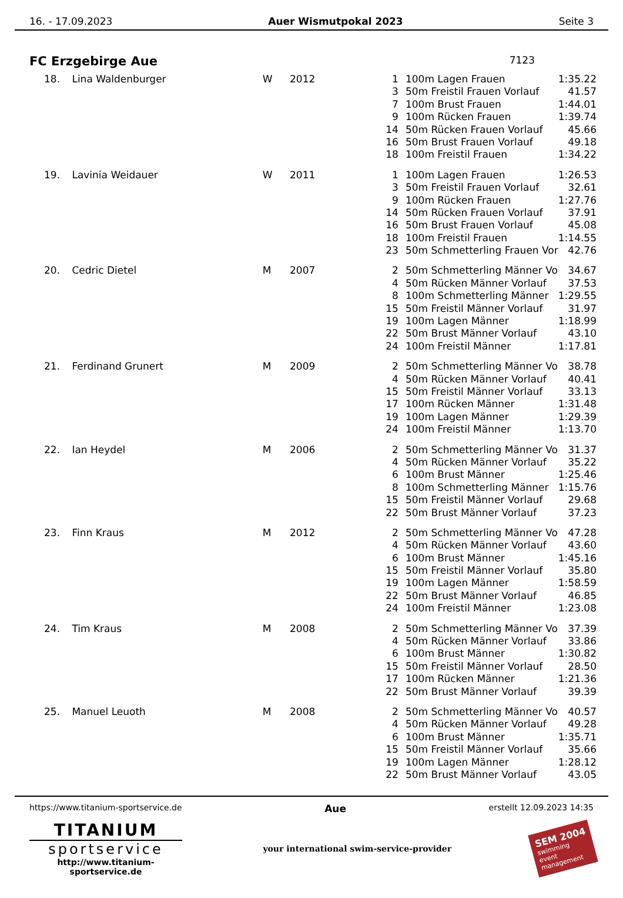16. - 17.09.2023 Auer Wismutpokal 2023 Seite 3
FC Erzgebirge Aue 7123
| 18. | Lina Waldenburger | W | 2012 | 1 | 100m Lagen Frauen | 1:35.22 |
| | | | | 3 | 50m Freistil Frauen Vorlauf | 41.57 |
| | | | | 7 | 100m Brust Frauen | 1:44.01 |
| | | | | 9 | 100m Rücken Frauen | 1:39.74 |
| | | | | 14 | 50m Rücken Frauen Vorlauf | 45.66 |
| | | | | 16 | 50m Brust Frauen Vorlauf | 49.18 |
| | | | | 18 | 100m Freistil Frauen | 1:34.22 |
| 19. | Lavinia Weidauer | W | 2011 | 1 | 100m Lagen Frauen | 1:26.53 |
| | | | | 3 | 50m Freistil Frauen Vorlauf | 32.61 |
| | | | | 9 | 100m Rücken Frauen | 1:27.76 |
| | | | | 14 | 50m Rücken Frauen Vorlauf | 37.91 |
| | | | | 16 | 50m Brust Frauen Vorlauf | 45.08 |
| | | | | 18 | 100m Freistil Frauen | 1:14.55 |
| | | | | 23 | 50m Schmetterling Frauen Vor | 42.76 |
| 20. | Cedric Dietel | M | 2007 | 2 | 50m Schmetterling Männer Vo | 34.67 |
| | | | | 4 | 50m Rücken Männer Vorlauf | 37.53 |
| | | | | 8 | 100m Schmetterling Männer | 1:29.55 |
| | | | | 15 | 50m Freistil Männer Vorlauf | 31.97 |
| | | | | 19 | 100m Lagen Männer | 1:18.99 |
| | | | | 22 | 50m Brust Männer Vorlauf | 43.10 |
| | | | | 24 | 100m Freistil Männer | 1:17.81 |
| 21. | Ferdinand Grunert | M | 2009 | 2 | 50m Schmetterling Männer Vo | 38.78 |
| | | | | 4 | 50m Rücken Männer Vorlauf | 40.41 |
| | | | | 15 | 50m Freistil Männer Vorlauf | 33.13 |
| | | | | 17 | 100m Rücken Männer | 1:31.48 |
| | | | | 19 | 100m Lagen Männer | 1:29.39 |
| | | | | 24 | 100m Freistil Männer | 1:13.70 |
| 22. | Ian Heydel | M | 2006 | 2 | 50m Schmetterling Männer Vo | 31.37 |
| | | | | 4 | 50m Rücken Männer Vorlauf | 35.22 |
| | | | | 6 | 100m Brust Männer | 1:25.46 |
| | | | | 8 | 100m Schmetterling Männer | 1:15.76 |
| | | | | 15 | 50m Freistil Männer Vorlauf | 29.68 |
| | | | | 22 | 50m Brust Männer Vorlauf | 37.23 |
| 23. | Finn Kraus | M | 2012 | 2 | 50m Schmetterling Männer Vo | 47.28 |
| | | | | 4 | 50m Rücken Männer Vorlauf | 43.60 |
| | | | | 6 | 100m Brust Männer | 1:45.16 |
| | | | | 15 | 50m Freistil Männer Vorlauf | 35.80 |
| | | | | 19 | 100m Lagen Männer | 1:58.59 |
| | | | | 22 | 50m Brust Männer Vorlauf | 46.85 |
| | | | | 24 | 100m Freistil Männer | 1:23.08 |
| 24. | Tim Kraus | M | 2008 | 2 | 50m Schmetterling Männer Vo | 37.39 |
| | | | | 4 | 50m Rücken Männer Vorlauf | 33.86 |
| | | | | 6 | 100m Brust Männer | 1:30.82 |
| | | | | 15 | 50m Freistil Männer Vorlauf | 28.50 |
| | | | | 17 | 100m Rücken Männer | 1:21.36 |
| | | | | 22 | 50m Brust Männer Vorlauf | 39.39 |
| 25. | Manuel Leuoth | M | 2008 | 2 | 50m Schmetterling Männer Vo | 40.57 |
| | | | | 4 | 50m Rücken Männer Vorlauf | 49.28 |
| | | | | 6 | 100m Brust Männer | 1:35.71 |
| | | | | 15 | 50m Freistil Männer Vorlauf | 35.66 |
| | | | | 19 | 100m Lagen Männer | 1:28.12 |
| | | | | 22 | 50m Brust Männer Vorlauf | 43.05 |
https://www.titanium-sportservice.de Aue erstellt 12.09.2023 14:35
TITANIUM
sportservice
http://www.titanium-sportservice.de
your international swim-service-provider
SEM 2004
swimming
event
management